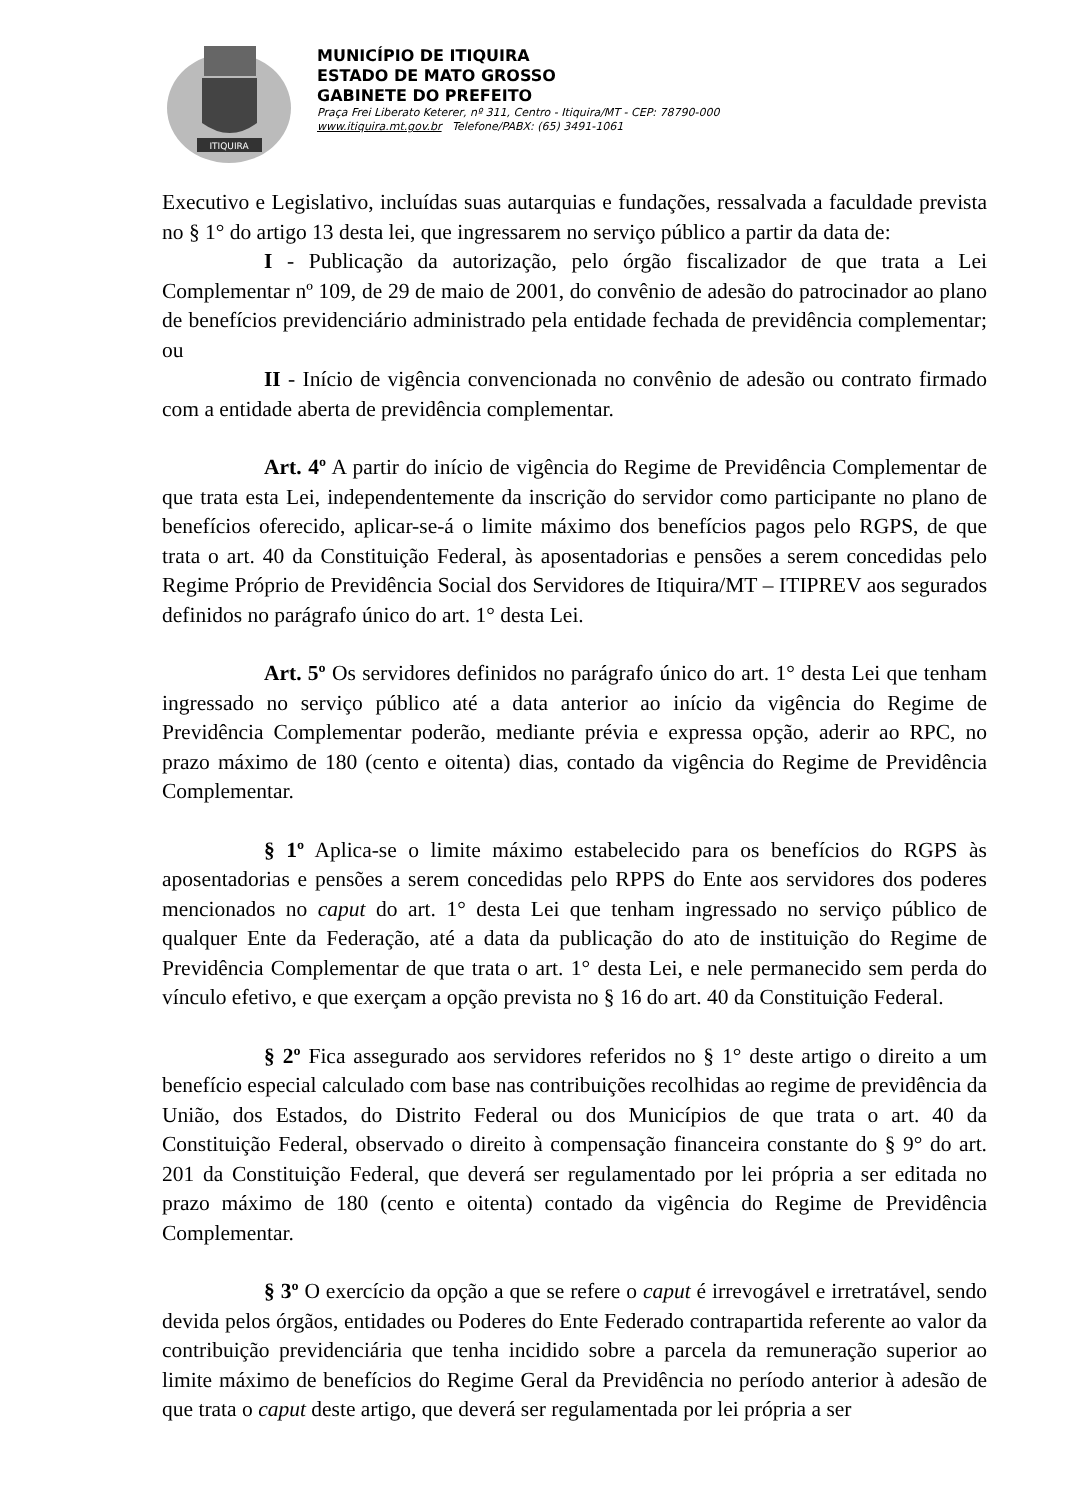ITIQUIRA
MUNICÍPIO DE ITIQUIRA
ESTADO DE MATO GROSSO
GABINETE DO PREFEITO
Praça Frei Liberato Keterer, nº 311, Centro - Itiquira/MT - CEP: 78790-000
www.itiquira.mt.gov.br Telefone/PABX: (65) 3491-1061
Executivo e Legislativo, incluídas suas autarquias e fundações, ressalvada a faculdade prevista no § 1° do artigo 13 desta lei, que ingressarem no serviço público a partir da data de:
I - Publicação da autorização, pelo órgão fiscalizador de que trata a Lei Complementar nº 109, de 29 de maio de 2001, do convênio de adesão do patrocinador ao plano de benefícios previdenciário administrado pela entidade fechada de previdência complementar; ou
II - Início de vigência convencionada no convênio de adesão ou contrato firmado com a entidade aberta de previdência complementar.
Art. 4º A partir do início de vigência do Regime de Previdência Complementar de que trata esta Lei, independentemente da inscrição do servidor como participante no plano de benefícios oferecido, aplicar-se-á o limite máximo dos benefícios pagos pelo RGPS, de que trata o art. 40 da Constituição Federal, às aposentadorias e pensões a serem concedidas pelo Regime Próprio de Previdência Social dos Servidores de Itiquira/MT – ITIPREV aos segurados definidos no parágrafo único do art. 1° desta Lei.
Art. 5º Os servidores definidos no parágrafo único do art. 1° desta Lei que tenham ingressado no serviço público até a data anterior ao início da vigência do Regime de Previdência Complementar poderão, mediante prévia e expressa opção, aderir ao RPC, no prazo máximo de 180 (cento e oitenta) dias, contado da vigência do Regime de Previdência Complementar.
§ 1º Aplica-se o limite máximo estabelecido para os benefícios do RGPS às aposentadorias e pensões a serem concedidas pelo RPPS do Ente aos servidores dos poderes mencionados no caput do art. 1° desta Lei que tenham ingressado no serviço público de qualquer Ente da Federação, até a data da publicação do ato de instituição do Regime de Previdência Complementar de que trata o art. 1° desta Lei, e nele permanecido sem perda do vínculo efetivo, e que exerçam a opção prevista no § 16 do art. 40 da Constituição Federal.
§ 2º Fica assegurado aos servidores referidos no § 1° deste artigo o direito a um benefício especial calculado com base nas contribuições recolhidas ao regime de previdência da União, dos Estados, do Distrito Federal ou dos Municípios de que trata o art. 40 da Constituição Federal, observado o direito à compensação financeira constante do § 9° do art. 201 da Constituição Federal, que deverá ser regulamentado por lei própria a ser editada no prazo máximo de 180 (cento e oitenta) contado da vigência do Regime de Previdência Complementar.
§ 3º O exercício da opção a que se refere o caput é irrevogável e irretratável, sendo devida pelos órgãos, entidades ou Poderes do Ente Federado contrapartida referente ao valor da contribuição previdenciária que tenha incidido sobre a parcela da remuneração superior ao limite máximo de benefícios do Regime Geral da Previdência no período anterior à adesão de que trata o caput deste artigo, que deverá ser regulamentada por lei própria a ser